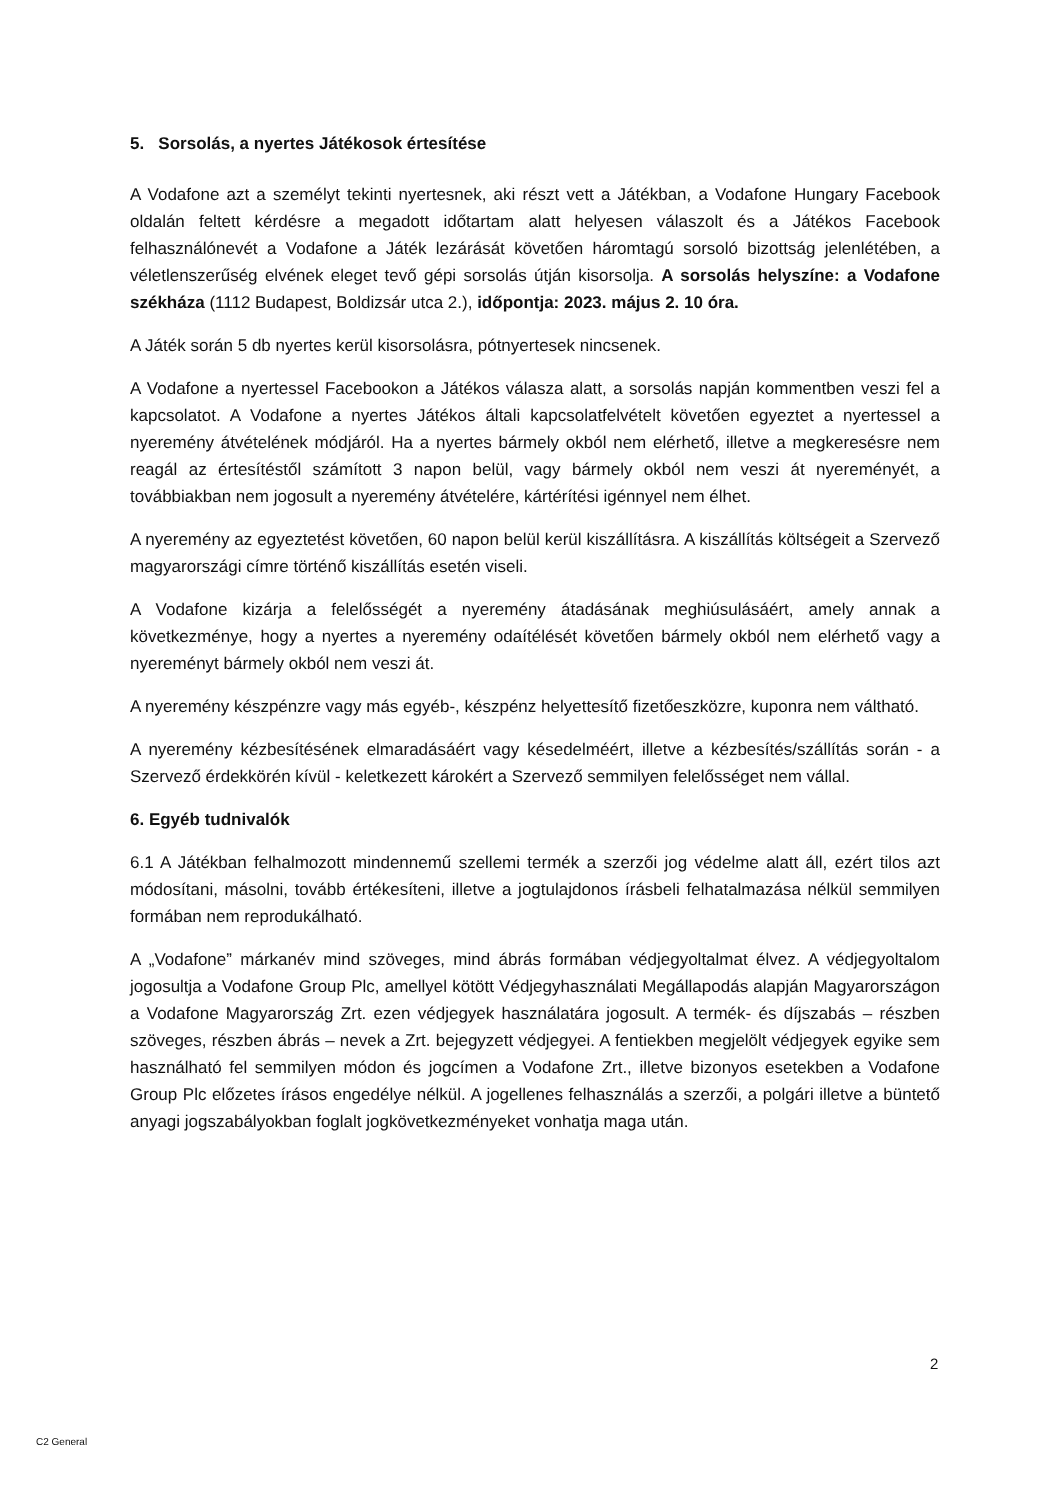5. Sorsolás, a nyertes Játékosok értesítése
A Vodafone azt a személyt tekinti nyertesnek, aki részt vett a Játékban, a Vodafone Hungary Facebook oldalán feltett kérdésre a megadott időtartam alatt helyesen válaszolt és a Játékos Facebook felhasználónevét a Vodafone a Játék lezárását követően háromtagú sorsoló bizottság jelenlétében, a véletlenszerűség elvének eleget tevő gépi sorsolás útján kisorsolja. A sorsolás helyszíne: a Vodafone székháza (1112 Budapest, Boldizsár utca 2.), időpontja: 2023. május 2. 10 óra.
A Játék során 5 db nyertes kerül kisorsolásra, pótnyertesek nincsenek.
A Vodafone a nyertessel Facebookon a Játékos válasza alatt, a sorsolás napján kommentben veszi fel a kapcsolatot. A Vodafone a nyertes Játékos általi kapcsolatfelvételt követően egyeztet a nyertessel a nyeremény átvételének módjáról. Ha a nyertes bármely okból nem elérhető, illetve a megkeresésre nem reagál az értesítéstől számított 3 napon belül, vagy bármely okból nem veszi át nyereményét, a továbbiakban nem jogosult a nyeremény átvételére, kártérítési igénnyel nem élhet.
A nyeremény az egyeztetést követően, 60 napon belül kerül kiszállításra. A kiszállítás költségeit a Szervező magyarországi címre történő kiszállítás esetén viseli.
A Vodafone kizárja a felelősségét a nyeremény átadásának meghiúsulásáért, amely annak a következménye, hogy a nyertes a nyeremény odaítélését követően bármely okból nem elérhető vagy a nyereményt bármely okból nem veszi át.
A nyeremény készpénzre vagy más egyéb-, készpénz helyettesítő fizetőeszközre, kuponra nem váltható.
A nyeremény kézbesítésének elmaradásáért vagy késedelméért, illetve a kézbesítés/szállítás során - a Szervező érdekkörén kívül - keletkezett károkért a Szervező semmilyen felelősséget nem vállal.
6. Egyéb tudnivalók
6.1 A Játékban felhalmozott mindennemű szellemi termék a szerzői jog védelme alatt áll, ezért tilos azt módosítani, másolni, tovább értékesíteni, illetve a jogtulajdonos írásbeli felhatalmazása nélkül semmilyen formában nem reprodukálható.
A „Vodafone” márkanév mind szöveges, mind ábrás formában védjegyoltalmat élvez. A védjegyoltalom jogosultja a Vodafone Group Plc, amellyel kötött Védjegyhasználati Megállapodás alapján Magyarországon a Vodafone Magyarország Zrt. ezen védjegyek használatára jogosult. A termék- és díjszabás – részben szöveges, részben ábrás – nevek a Zrt. bejegyzett védjegyei. A fentiekben megjelölt védjegyek egyike sem használható fel semmilyen módon és jogcímen a Vodafone Zrt., illetve bizonyos esetekben a Vodafone Group Plc előzetes írásos engedélye nélkül. A jogellenes felhasználás a szerzői, a polgári illetve a büntető anyagi jogszabályokban foglalt jogkövetkezményeket vonhatja maga után.
2
C2 General